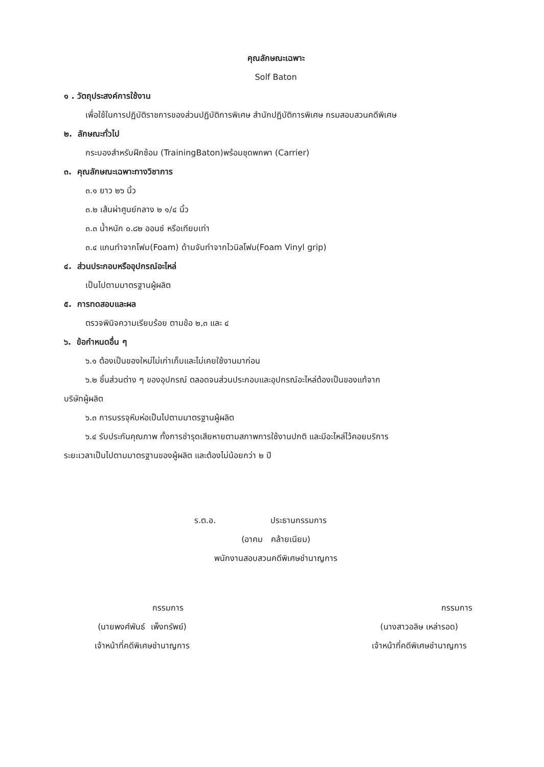คุณลักษณะเฉพาะ
Solf Baton
๑ . วัตถุประสงค์การใช้งาน
เพื่อใช้ในการปฏิบัติราชการของส่วนปฏิบัติการพิเศษ สำนักปฏิบัติการพิเศษ กรมสอบสวนคดีพิเศษ
๒. ลักษณะทั่วไป
กระบองสำหรับฝึกซ้อม (TrainingBaton)พร้อมชุดพกพา (Carrier)
๓. คุณลักษณะเฉพาะทางวิชาการ
๓.๑ ยาว ๒๖ นิ้ว
๓.๒ เส้นผ่าศูนย์กลาง ๒ ๑/๔ นิ้ว
๓.๓ น้ำหนัก ๐.๘๒ ออนซ์ หรือเทียบเท่า
๓.๔ แกนทำจากโฟม(Foam) ด้ามจับทำจากไวนิลโฟม(Foam Vinyl grip)
๔. ส่วนประกอบหรืออุปกรณ์อะไหล่
เป็นไปตามมาตรฐานผู้ผลิต
๕. การทดสอบและผล
ตรวจพินิจความเรียบร้อย ตามข้อ ๒,๓ และ ๔
๖. ข้อกำหนดอื่น ๆ
๖.๑ ต้องเป็นของใหม่ไม่เก่าเก็บและไม่เคยใช้งานมาก่อน
๖.๒ ชิ้นส่วนต่าง ๆ ของอุปกรณ์ ตลอดจนส่วนประกอบและอุปกรณ์อะไหล่ต้องเป็นของแท้จาก
บริษัทผู้ผลิต
๖.๓ การบรรจุหีบห่อเป็นไปตามมาตรฐานผู้ผลิต
๖.๔ รับประกันคุณภาพ ทั้งการชำรุดเสียหายตามสภาพการใช้งานปกติ และมีอะไหล่ไว้คอยบริการ
ระยะเวลาเป็นไปตามมาตรฐานของผู้ผลิต และต้องไม่น้อยกว่า ๒ ปี
ร.ต.อ. ประธานกรรมการ
(อาคม คล้ายเนียม)
พนักงานสอบสวนคดีพิเศษชำนาญการ
กรรมการ
(นายพงศ์พันธ์ เพ็งทรัพย์)
เจ้าหน้าที่คดีพิเศษชำนาญการ
กรรมการ
(นางสาวอลิษ เหล่ารอด)
เจ้าหน้าที่คดีพิเศษชำนาญการ